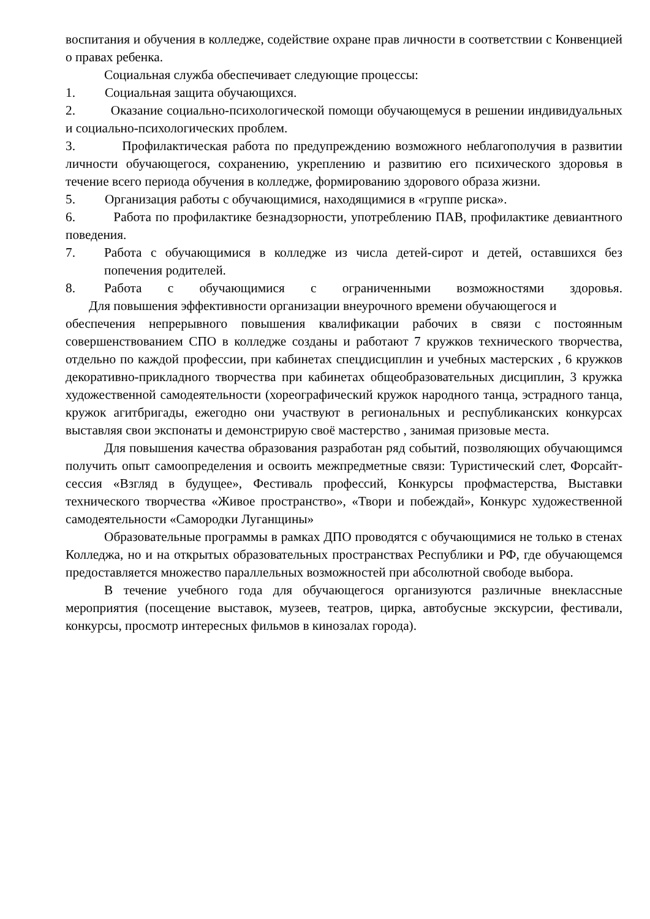воспитания и обучения в колледже, содействие охране прав личности в соответствии с Конвенцией о правах ребенка.
Социальная служба обеспечивает следующие процессы:
1. Социальная защита обучающихся.
2. Оказание социально-психологической помощи обучающемуся в решении индивидуальных и социально-психологических проблем.
3. Профилактическая работа по предупреждению возможного неблагополучия в развитии личности обучающегося, сохранению, укреплению и развитию его психического здоровья в течение всего периода обучения в колледже, формированию здорового образа жизни.
5. Организация работы с обучающимися, находящимися в «группе риска».
6. Работа по профилактике безнадзорности, употреблению ПАВ, профилактике девиантного поведения.
7. Работа с обучающимися в колледже из числа детей-сирот и детей, оставшихся без попечения родителей.
8. Работа с обучающимися с ограниченными возможностями здоровья.
Для повышения эффективности организации внеурочного времени обучающегося и
обеспечения непрерывного повышения квалификации рабочих в связи с постоянным совершенствованием СПО в колледже созданы и работают 7 кружков технического творчества, отдельно по каждой профессии, при кабинетах спецдисциплин и учебных мастерских , 6 кружков декоративно-прикладного творчества при кабинетах общеобразовательных дисциплин, 3 кружка художественной самодеятельности (хореографический кружок народного танца, эстрадного танца, кружок агитбригады, ежегодно они участвуют в региональных и республиканских конкурсах выставляя свои экспонаты и демонстрирую своё мастерство , занимая призовые места.
Для повышения качества образования разработан ряд событий, позволяющих обучающимся получить опыт самоопределения и освоить межпредметные связи: Туристический слет, Форсайт-сессия «Взгляд в будущее», Фестиваль профессий, Конкурсы профмастерства, Выставки технического творчества «Живое пространство», «Твори и побеждай», Конкурс художественной самодеятельности «Самородки Луганщины»
Образовательные программы в рамках ДПО проводятся с обучающимися не только в стенах Колледжа, но и на открытых образовательных пространствах Республики и РФ, где обучающемся предоставляется множество параллельных возможностей при абсолютной свободе выбора.
В течение учебного года для обучающегося организуются различные внеклассные мероприятия (посещение выставок, музеев, театров, цирка, автобусные экскурсии, фестивали, конкурсы, просмотр интересных фильмов в кинозалах города).